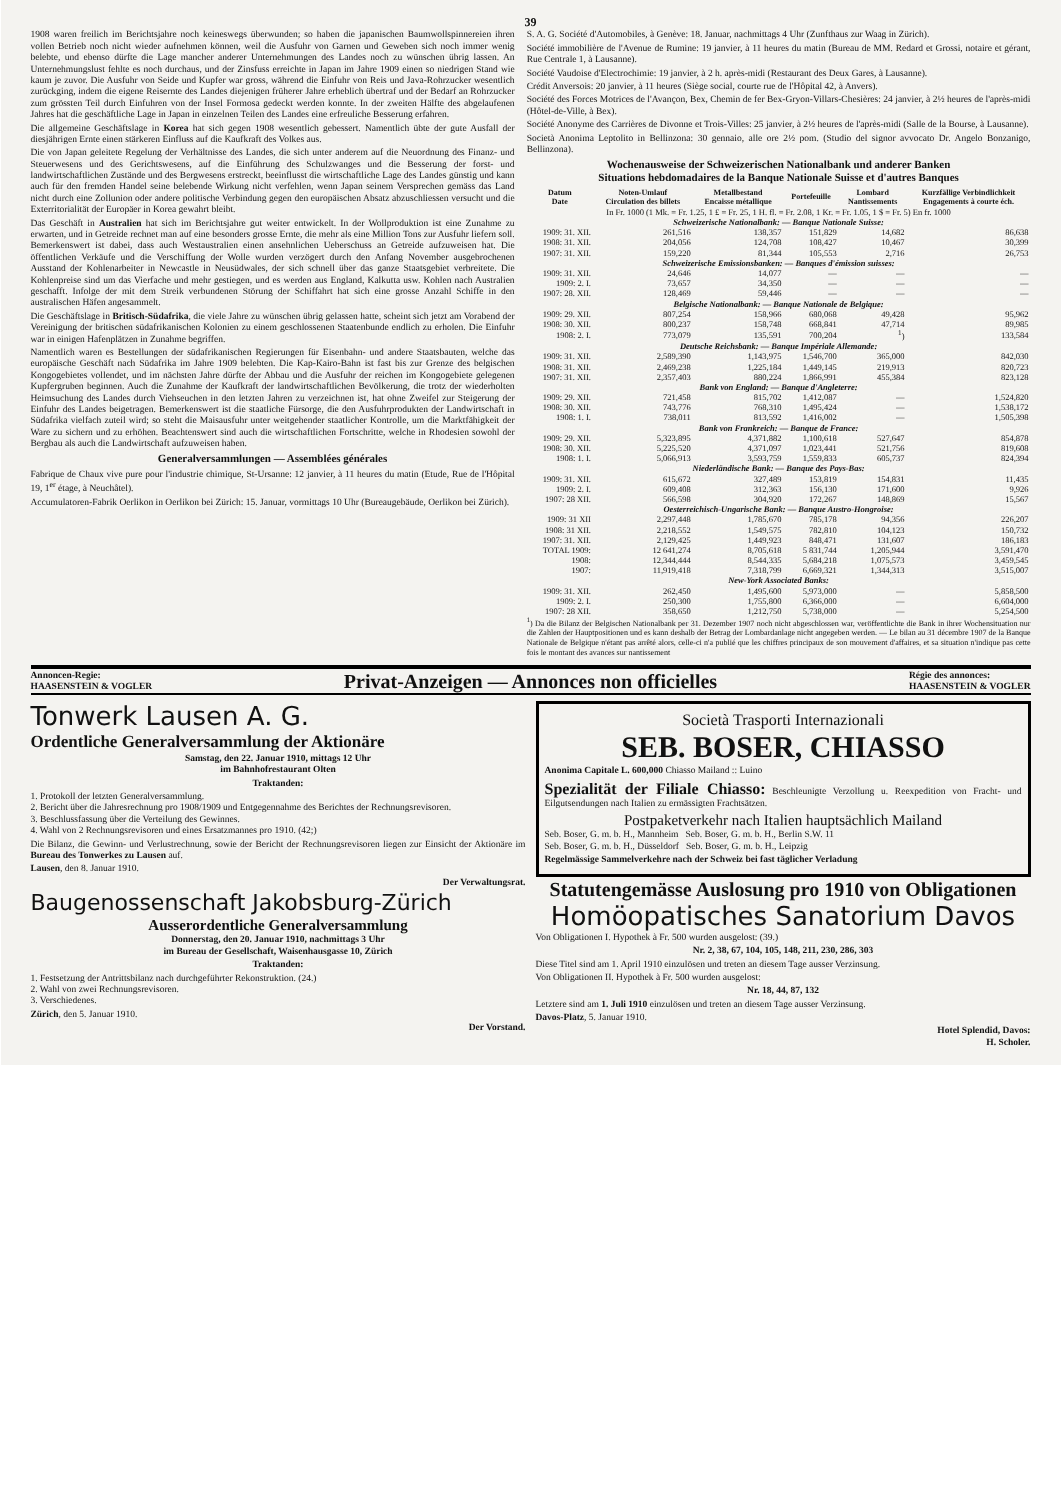39
1908 waren freilich im Berichtsjahre noch keineswegs überwunden; so haben die japanischen Baumwollspinnereien ihren vollen Betrieb noch nicht wieder aufnehmen können, weil die Ausfuhr von Garnen und Geweben sich noch immer wenig belebte, und ebenso dürfte die Lage mancher anderer Unternehmungen des Landes noch zu wünschen übrig lassen. An Unternehmungslust fehlte es noch durchaus, und der Zinsfuss erreichte in Japan im Jahre 1909 einen so niedrigen Stand wie kaum je zuvor. Die Ausfuhr von Seide und Kupfer war gross, während die Einfuhr von Reis und Java-Rohrzucker wesentlich zurückging, indem die eigene Reisernte des Landes diejenigen früherer Jahre erheblich übertraf und der Bedarf an Rohrzucker zum grössten Teil durch Einfuhren von der Insel Formosa gedeckt werden konnte. In der zweiten Hälfte des abgelaufenen Jahres hat die geschäftliche Lage in Japan in einzelnen Teilen des Landes eine erfreuliche Besserung erfahren.
Die allgemeine Geschäftslage in Korea hat sich gegen 1908 wesentlich gebessert. Namentlich übte der gute Ausfall der diesjährigen Ernte einen stärkeren Einfluss auf die Kaufkraft des Volkes aus.
Die von Japan geleitete Regelung der Verhältnisse des Landes, die sich unter anderem auf die Neuordnung des Finanz- und Steuerwesens und des Gerichtswesens, auf die Einführung des Schulzwanges und die Besserung der forst- und landwirtschaftlichen Zustände und des Bergwesens erstreckt, beeinflusst die wirtschaftliche Lage des Landes günstig und kann auch für den fremden Handel seine belebende Wirkung nicht verfehlen, wenn Japan seinem Versprechen gemäss das Land nicht durch eine Zollunion oder andere politische Verbindung gegen den europäischen Absatz abzuschliessen versucht und die Exterritorialität der Europäer in Korea gewahrt bleibt.
Das Geschäft in Australien hat sich im Berichtsjahre gut weiter entwickelt. In der Wollproduktion ist eine Zunahme zu erwarten, und in Getreide rechnet man auf eine besonders grosse Ernte, die mehr als eine Million Tons zur Ausfuhr liefern soll. Bemerkenswert ist dabei, dass auch Westaustralien einen ansehnlichen Ueberschuss an Getreide aufzuweisen hat. Die öffentlichen Verkäufe und die Verschiffung der Wolle wurden verzögert durch den Anfang November ausgebrochenen Ausstand der Kohlenarbeiter in Newcastle in Neusüdwales, der sich schnell über das ganze Staatsgebiet verbreitete. Die Kohlenpreise sind um das Vierfache und mehr gestiegen, und es werden aus England, Kalkutta usw. Kohlen nach Australien geschafft. Infolge der mit dem Streik verbundenen Störung der Schiffahrt hat sich eine grosse Anzahl Schiffe in den australischen Häfen angesammelt.
Die Geschäftslage in Britisch-Südafrika, die viele Jahre zu wünschen übrig gelassen hatte, scheint sich jetzt am Vorabend der Vereinigung der britischen südafrikanischen Kolonien zu einem geschlossenen Staatenbunde endlich zu erholen. Die Einfuhr war in einigen Hafenplätzen in Zunahme begriffen.
Namentlich waren es Bestellungen der südafrikanischen Regierungen für Eisenbahn- und andere Staatsbauten, welche das europäische Geschäft nach Südafrika im Jahre 1909 belebten. Die Kap-Kairo-Bahn ist fast bis zur Grenze des belgischen Kongogebietes vollendet, und im nächsten Jahre dürfte der Abbau und die Ausfuhr der reichen im Kongogebiete gelegenen Kupfergruben beginnen. Auch die Zunahme der Kaufkraft der landwirtschaftlichen Bevölkerung, die trotz der wiederholten Heimsuchung des Landes durch Viehseuchen in den letzten Jahren zu verzeichnen ist, hat ohne Zweifel zur Steigerung der Einfuhr des Landes beigetragen. Bemerkenswert ist die staatliche Fürsorge, die den Ausfuhrprodukten der Landwirtschaft in Südafrika vielfach zuteil wird; so steht die Maisausfuhr unter weitgehender staatlicher Kontrolle, um die Marktfähigkeit der Ware zu sichern und zu erhöhen. Beachtenswert sind auch die wirtschaftlichen Fortschritte, welche in Rhodesien sowohl der Bergbau als auch die Landwirtschaft aufzuweisen haben.
Generalversammlungen — Assemblées générales
Fabrique de Chaux vive pure pour l'industrie chimique, St-Ursanne: 12 janvier, à 11 heures du matin (Etude, Rue de l'Hôpital 19, 1<sup>er</sup> étage, à Neuchâtel).
Accumulatoren-Fabrik Oerlikon in Oerlikon bei Zürich: 15. Januar, vormittags 10 Uhr (Bureaugebäude, Oerlikon bei Zürich).
S. A. G. Société d'Automobiles, à Genève: 18. Januar, nachmittags 4 Uhr (Zunfthaus zur Waag in Zürich).
Société immobilière de l'Avenue de Rumine: 19 janvier, à 11 heures du matin (Bureau de MM. Redard et Grossi, notaire et gérant, Rue Centrale 1, à Lausanne).
Société Vaudoise d'Electrochimie: 19 janvier, à 2 h. après-midi (Restaurant des Deux Gares, à Lausanne).
Crédit Anversois: 20 janvier, à 11 heures (Siège social, courte rue de l'Hôpital 42, à Anvers).
Société des Forces Motrices de l'Avançon, Bex, Chemin de fer Bex-Gryon-Villars-Chesières: 24 janvier, à 2½ heures de l'après-midi (Hôtel-de-Ville, à Bex).
Société Anonyme des Carrières de Divonne et Trois-Villes: 25 janvier, à 2½ heures de l'après-midi (Salle de la Bourse, à Lausanne).
Società Anonima Leptolito in Bellinzona: 30 gennaio, alle ore 2½ pom. (Studio del signor avvocato Dr. Angelo Bonzanigo, Bellinzona).
Wochenausweise der Schweizerischen Nationalbank und anderer Banken
Situations hebdomadaires de la Banque Nationale Suisse et d'autres Banques
| Datum Date | Noten-Umlauf Circulation des billets | Metallbestand Encaisse métallique | Portefeuille | Lombard Nantissements | Kurzfällige Verbindlichkeit Engagements à courte éch. |
| --- | --- | --- | --- | --- | --- |
| In Fr. 1000 (1 Mk. = Fr. 1.25, 1 £ = Fr. 25, 1 H. fl. = Fr. 2.08, 1 Kr. = Fr. 1.05, 1 $ = Fr. 5) En fr. 1000 | | | | | |
| Schweizerische Nationalbank: — Banque Nationale Suisse: | | | | | |
| 1909: 31. XII. | 261,516 | 138,357 | 151,829 | 14,682 | 86,638 |
| 1908: 31. XII. | 204,056 | 124,708 | 108,427 | 10,467 | 30,399 |
| 1907: 31. XII. | 159,220 | 81,344 | 105,553 | 2,716 | 26,753 |
| Schweizerische Emissionsbanken: — Banques d'émission suisses: | | | | | |
| 1909: 31. XII. | 24,646 | 14,077 | — | — | — |
| 1909: 2. I. | 73,657 | 34,350 | — | — | — |
| 1907: 28. XII. | 128,469 | 59,446 | — | — | — |
| Belgische Nationalbank: — Banque Nationale de Belgique: | | | | | |
| 1909: 29. XII. | 807,254 | 158,966 | 680,068 | 49,428 | 95,962 |
| 1908: 30. XII. | 800,237 | 158,748 | 668,841 | 47,714 | 89,985 |
| 1908: 2. I. | 773,079 | 135,591 | 700,204 | <sup>1</sup>) | 133,584 |
| Deutsche Reichsbank: — Banque Impériale Allemande: | | | | | |
| 1909: 31. XII. | 2,589,390 | 1,143,975 | 1,546,700 | 365,000 | 842,030 |
| 1908: 31. XII. | 2,469,238 | 1,225,184 | 1,449,145 | 219,913 | 820,723 |
| 1907: 31. XII. | 2,357,403 | 880,224 | 1,866,991 | 455,384 | 823,128 |
| Bank von England: — Banque d'Angleterre: | | | | | |
| 1909: 29. XII. | 721,458 | 815,702 | 1,412,087 | — | 1,524,820 |
| 1908: 30. XII. | 743,776 | 768,310 | 1,495,424 | — | 1,538,172 |
| 1908: 1. I. | 738,011 | 813,592 | 1,416,002 | — | 1,505,398 |
| Bank von Frankreich: — Banque de France: | | | | | |
| 1909: 29. XII. | 5,323,895 | 4,371,882 | 1,100,618 | 527,647 | 854,878 |
| 1908: 30. XII. | 5,225,520 | 4,371,097 | 1,023,441 | 521,756 | 819,608 |
| 1908: 1. I. | 5,066,913 | 3,593,759 | 1,559,833 | 605,737 | 824,394 |
| Niederländische Bank: — Banque des Pays-Bas: | | | | | |
| 1909: 31. XII. | 615,672 | 327,489 | 153,819 | 154,831 | 11,435 |
| 1909: 2. I. | 609,408 | 312,363 | 156,130 | 171,600 | 9,926 |
| 1907: 28 XII. | 566,598 | 304,920 | 172,267 | 148,869 | 15,567 |
| Oesterreichisch-Ungarische Bank: — Banque Austro-Hongroise: | | | | | |
| 1909: 31 XII | 2,297,448 | 1,785,670 | 785,178 | 94,356 | 226,207 |
| 1908: 31 XII. | 2,218,552 | 1,549,575 | 782,810 | 104,123 | 150,732 |
| 1907: 31. XII. | 2,129,425 | 1,449,923 | 848,471 | 131,607 | 186,183 |
| TOTAL 1909: | 12 641,274 | 8,705,618 | 5 831,744 | 1,205,944 | 3,591,470 |
| 1908: | 12,344,444 | 8,544,335 | 5,684,218 | 1,075,573 | 3,459,545 |
| 1907: | 11,919,418 | 7,318,799 | 6,669,321 | 1,344,313 | 3,515,007 |
| New-York Associated Banks: | | | | | |
| 1909: 31. XII. | 262,450 | 1,495,600 | 5,973,000 | — | 5,858,500 |
| 1909: 2. I. | 250,300 | 1,755,800 | 6,366,000 | — | 6,604,000 |
| 1907: 28 XII. | 358,650 | 1,212,750 | 5,738,000 | — | 5,254,500 |
<sup>1</sup>) Da die Bilanz der Belgischen Nationalbank per 31. Dezember 1907 noch nicht abgeschlossen war, veröffentlichte die Bank in ihrer Wochensituation nur die Zahlen der Hauptpositionen und es kann deshalb der Betrag der Lombardanlage nicht angegeben werden. — Le bilan au 31 décembre 1907 de la Banque Nationale de Belgique n'étant pas arrêté alors, celle-ci n'a publié que les chiffres principaux de son mouvement d'affaires, et sa situation n'indique pas cette fois le montant des avances sur nantissement
Annoncen-Regie:
HAASENSTEIN & VOGLER Privat-Anzeigen — Annonces non officielles Régie des annonces:
HAASENSTEIN & VOGLER
Tonwerk Lausen A. G.
Ordentliche Generalversammlung der Aktionäre
Samstag, den 22. Januar 1910, mittags 12 Uhr
im Bahnhofrestaurant Olten
Traktanden:
1. Protokoll der letzten Generalversammlung.
2. Bericht über die Jahresrechnung pro 1908/1909 und Entgegennahme des Berichtes der Rechnungsrevisoren.
3. Beschlussfassung über die Verteilung des Gewinnes.
4. Wahl von 2 Rechnungsrevisoren und eines Ersatzmannes pro 1910. (42;)
Die Bilanz, die Gewinn- und Verlustrechnung, sowie der Bericht der Rechnungsrevisoren liegen zur Einsicht der Aktionäre im Bureau des Tonwerkes zu Lausen auf.
Lausen, den 8. Januar 1910.
Der Verwaltungsrat.
Baugenossenschaft Jakobsburg-Zürich
Ausserordentliche Generalversammlung
Donnerstag, den 20. Januar 1910, nachmittags 3 Uhr
im Bureau der Gesellschaft, Waisenhausgasse 10, Zürich
Traktanden:
1. Festsetzung der Antrittsbilanz nach durchgeführter Rekonstruktion. (24.)
2. Wahl von zwei Rechnungsrevisoren.
3. Verschiedenes.
Zürich, den 5. Januar 1910.
Der Vorstand.
Società Trasporti Internazionali
SEB. BOSER, CHIASSO
Anonima Capitale L. 600,000 Chiasso Mailand :: Luino
Spezialität der Filiale Chiasso: Beschleunigte Verzollung u. Reexpedition von Fracht- und Eilgutsendungen nach Italien zu ermässigten Frachtsätzen.
Postpaketverkehr nach Italien hauptsächlich Mailand
Seb. Boser, G. m. b. H., Mannheim Seb. Boser, G. m. b. H., Berlin S.W. 11
Seb. Boser, G. m. b. H., Düsseldorf Seb. Boser, G. m. b. H., Leipzig
Regelmässige Sammelverkehre nach der Schweiz bei fast täglicher Verladung
Statutengemässe Auslosung pro 1910 von Obligationen
Homöopatisches Sanatorium Davos
Von Obligationen I. Hypothek à Fr. 500 wurden ausgelost: (39.)
Nr. 2, 38, 67, 104, 105, 148, 211, 230, 286, 303
Diese Titel sind am 1. April 1910 einzulösen und treten an diesem Tage ausser Verzinsung.
Von Obligationen II. Hypothek à Fr. 500 wurden ausgelost:
Nr. 18, 44, 87, 132
Letztere sind am 1. Juli 1910 einzulösen und treten an diesem Tage ausser Verzinsung.
Davos-Platz, 5. Januar 1910.
Hotel Splendid, Davos:
H. Scholer.